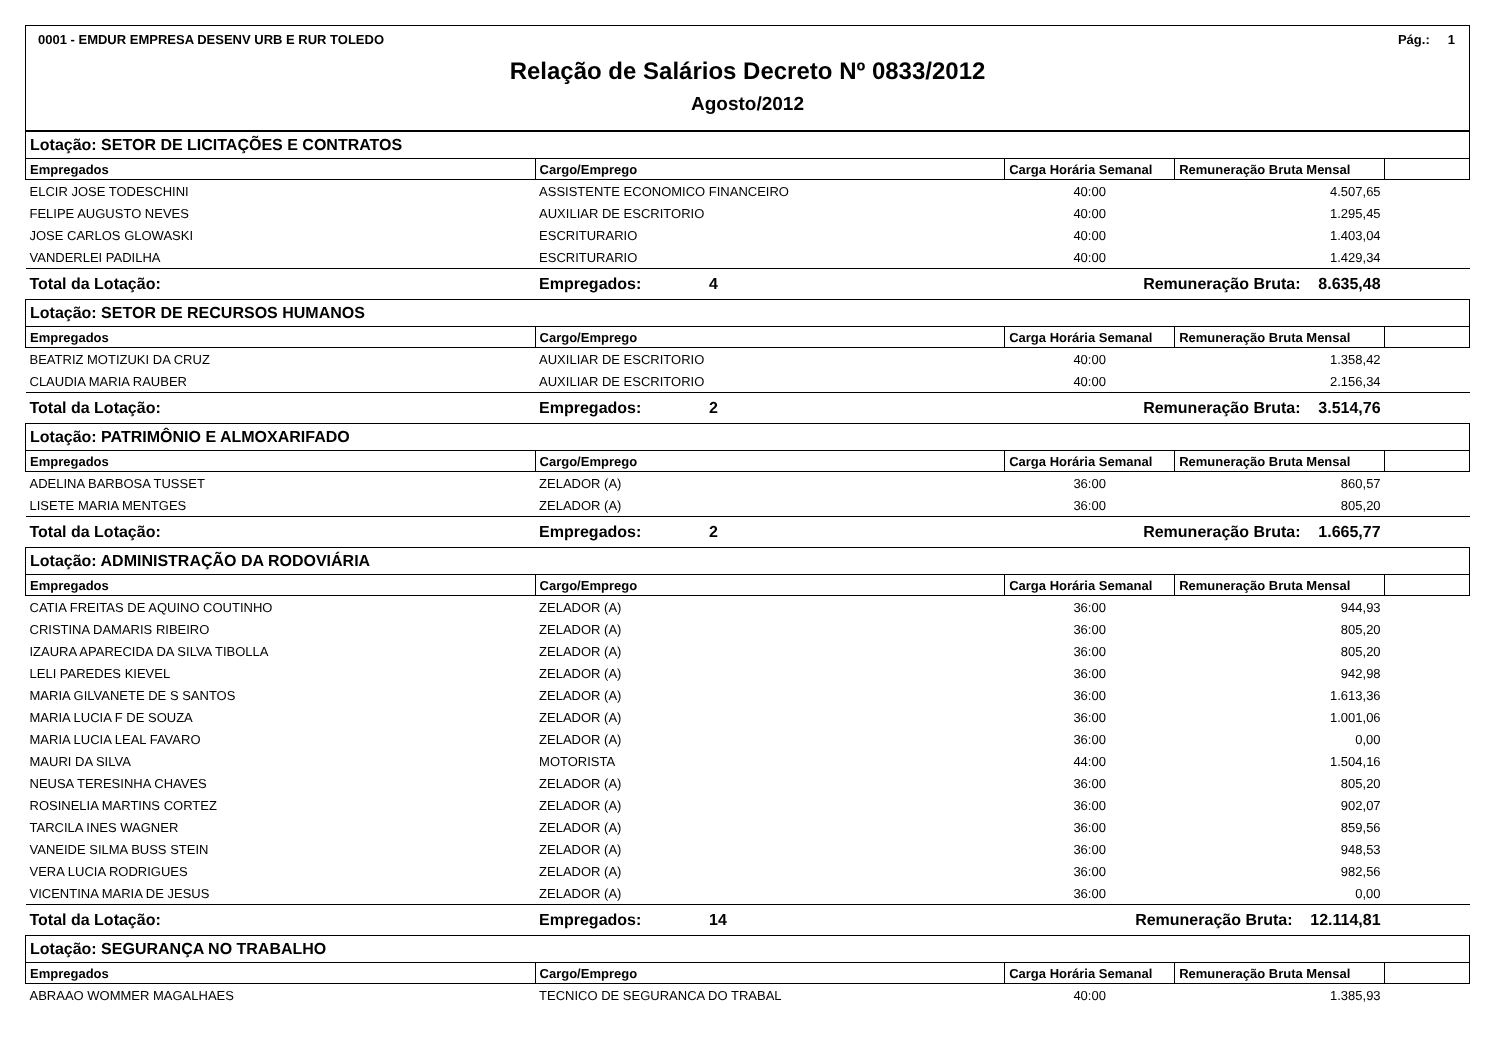0001 - EMDUR EMPRESA DESENV URB E RUR TOLEDO Pág.: 1
Relação de Salários Decreto Nº 0833/2012
Agosto/2012
| Lotação: SETOR DE LICITAÇÕES E CONTRATOS | | | | | |
| Empregados | Cargo/Emprego | | Carga Horária Semanal | Remuneração Bruta Mensal | |
| ELCIR JOSE TODESCHINI | ASSISTENTE ECONOMICO FINANCEIRO | | 40:00 | 4.507,65 | |
| FELIPE AUGUSTO NEVES | AUXILIAR DE ESCRITORIO | | 40:00 | 1.295,45 | |
| JOSE CARLOS GLOWASKI | ESCRITURARIO | | 40:00 | 1.403,04 | |
| VANDERLEI PADILHA | ESCRITURARIO | | 40:00 | 1.429,34 | |
| Total da Lotação: | Empregados: | 4 | Remuneração Bruta: 8.635,48 | | |
| Lotação: SETOR DE RECURSOS HUMANOS | | | | | |
| Empregados | Cargo/Emprego | | Carga Horária Semanal | Remuneração Bruta Mensal | |
| BEATRIZ MOTIZUKI DA CRUZ | AUXILIAR DE ESCRITORIO | | 40:00 | 1.358,42 | |
| CLAUDIA MARIA RAUBER | AUXILIAR DE ESCRITORIO | | 40:00 | 2.156,34 | |
| Total da Lotação: | Empregados: | 2 | Remuneração Bruta: 3.514,76 | | |
| Lotação: PATRIMÔNIO E ALMOXARIFADO | | | | | |
| Empregados | Cargo/Emprego | | Carga Horária Semanal | Remuneração Bruta Mensal | |
| ADELINA BARBOSA TUSSET | ZELADOR (A) | | 36:00 | 860,57 | |
| LISETE MARIA MENTGES | ZELADOR (A) | | 36:00 | 805,20 | |
| Total da Lotação: | Empregados: | 2 | Remuneração Bruta: 1.665,77 | | |
| Lotação: ADMINISTRAÇÃO DA RODOVIÁRIA | | | | | |
| Empregados | Cargo/Emprego | | Carga Horária Semanal | Remuneração Bruta Mensal | |
| CATIA FREITAS DE AQUINO COUTINHO | ZELADOR (A) | | 36:00 | 944,93 | |
| CRISTINA DAMARIS RIBEIRO | ZELADOR (A) | | 36:00 | 805,20 | |
| IZAURA APARECIDA DA SILVA TIBOLLA | ZELADOR (A) | | 36:00 | 805,20 | |
| LELI PAREDES KIEVEL | ZELADOR (A) | | 36:00 | 942,98 | |
| MARIA GILVANETE DE S SANTOS | ZELADOR (A) | | 36:00 | 1.613,36 | |
| MARIA LUCIA F DE SOUZA | ZELADOR (A) | | 36:00 | 1.001,06 | |
| MARIA LUCIA LEAL FAVARO | ZELADOR (A) | | 36:00 | 0,00 | |
| MAURI DA SILVA | MOTORISTA | | 44:00 | 1.504,16 | |
| NEUSA TERESINHA CHAVES | ZELADOR (A) | | 36:00 | 805,20 | |
| ROSINELIA MARTINS CORTEZ | ZELADOR (A) | | 36:00 | 902,07 | |
| TARCILA INES WAGNER | ZELADOR (A) | | 36:00 | 859,56 | |
| VANEIDE SILMA BUSS STEIN | ZELADOR (A) | | 36:00 | 948,53 | |
| VERA LUCIA RODRIGUES | ZELADOR (A) | | 36:00 | 982,56 | |
| VICENTINA MARIA DE JESUS | ZELADOR (A) | | 36:00 | 0,00 | |
| Total da Lotação: | Empregados: | 14 | Remuneração Bruta: 12.114,81 | | |
| Lotação: SEGURANÇA NO TRABALHO | | | | | |
| Empregados | Cargo/Emprego | | Carga Horária Semanal | Remuneração Bruta Mensal | |
| ABRAAO WOMMER MAGALHAES | TECNICO DE SEGURANCA DO TRABAL | | 40:00 | 1.385,93 | |